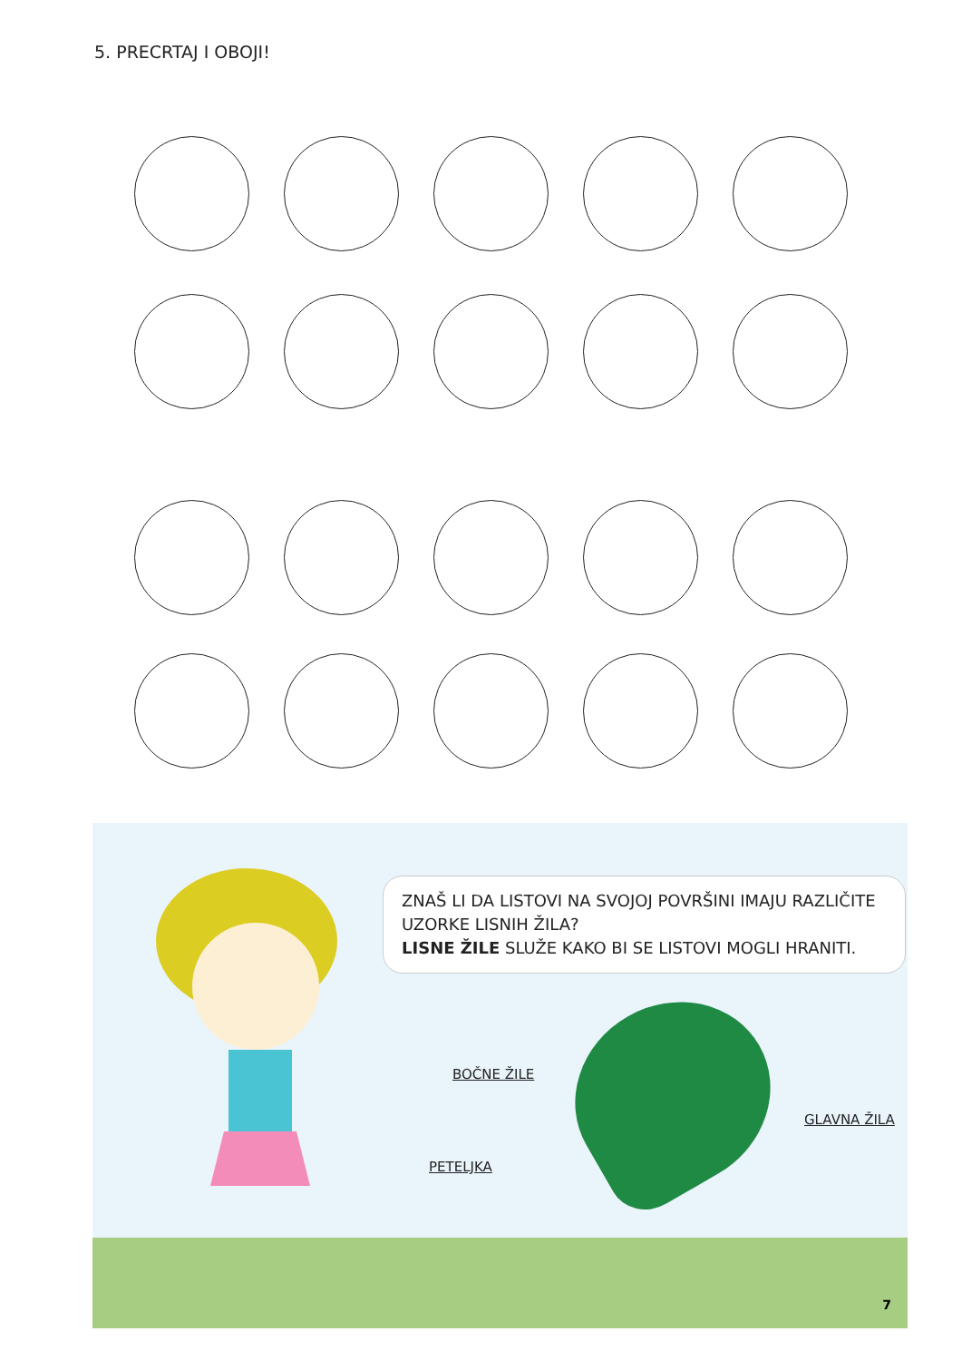5. PRECRTAJ I OBOJI!
ZNAŠ LI DA LISTOVI NA SVOJOJ POVRŠINI IMAJU RAZLIČITE UZORKE LISNIH ŽILA?
LISNE ŽILE SLUŽE KAKO BI SE LISTOVI MOGLI HRANITI.
BOČNE ŽILE
GLAVNA ŽILA
PETELJKA
7